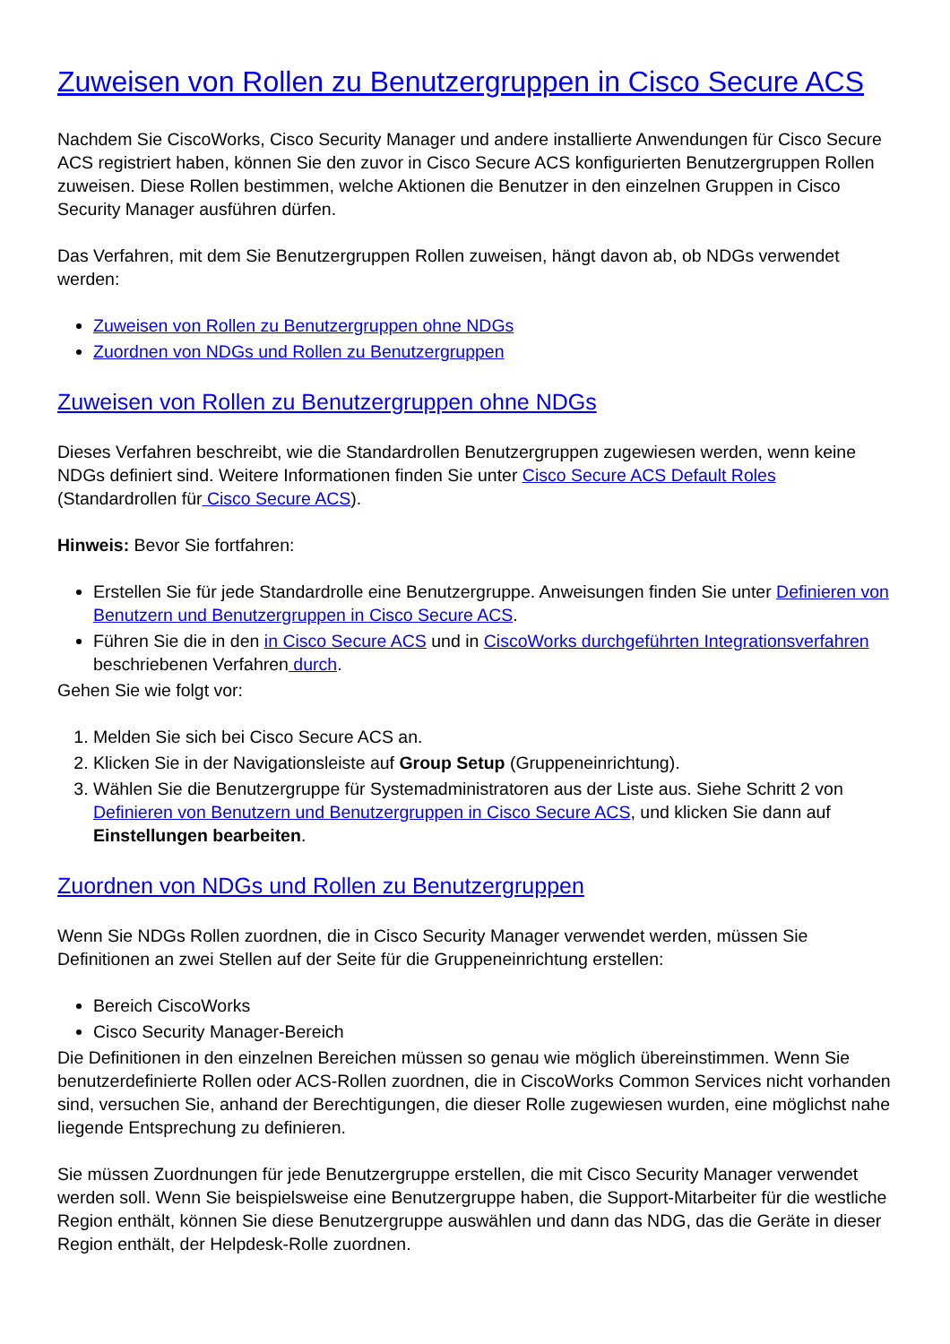Zuweisen von Rollen zu Benutzergruppen in Cisco Secure ACS
Nachdem Sie CiscoWorks, Cisco Security Manager und andere installierte Anwendungen für Cisco Secure ACS registriert haben, können Sie den zuvor in Cisco Secure ACS konfigurierten Benutzergruppen Rollen zuweisen. Diese Rollen bestimmen, welche Aktionen die Benutzer in den einzelnen Gruppen in Cisco Security Manager ausführen dürfen.
Das Verfahren, mit dem Sie Benutzergruppen Rollen zuweisen, hängt davon ab, ob NDGs verwendet werden:
Zuweisen von Rollen zu Benutzergruppen ohne NDGs
Zuordnen von NDGs und Rollen zu Benutzergruppen
Zuweisen von Rollen zu Benutzergruppen ohne NDGs
Dieses Verfahren beschreibt, wie die Standardrollen Benutzergruppen zugewiesen werden, wenn keine NDGs definiert sind. Weitere Informationen finden Sie unter Cisco Secure ACS Default Roles (Standardrollen für Cisco Secure ACS).
Hinweis: Bevor Sie fortfahren:
Erstellen Sie für jede Standardrolle eine Benutzergruppe. Anweisungen finden Sie unter Definieren von Benutzern und Benutzergruppen in Cisco Secure ACS.
Führen Sie die in den in Cisco Secure ACS und in CiscoWorks durchgeführten Integrationsverfahren beschriebenen Verfahren durch.
Gehen Sie wie folgt vor:
1. Melden Sie sich bei Cisco Secure ACS an.
2. Klicken Sie in der Navigationsleiste auf Group Setup (Gruppeneinrichtung).
3. Wählen Sie die Benutzergruppe für Systemadministratoren aus der Liste aus. Siehe Schritt 2 von Definieren von Benutzern und Benutzergruppen in Cisco Secure ACS, und klicken Sie dann auf Einstellungen bearbeiten.
Zuordnen von NDGs und Rollen zu Benutzergruppen
Wenn Sie NDGs Rollen zuordnen, die in Cisco Security Manager verwendet werden, müssen Sie Definitionen an zwei Stellen auf der Seite für die Gruppeneinrichtung erstellen:
Bereich CiscoWorks
Cisco Security Manager-Bereich
Die Definitionen in den einzelnen Bereichen müssen so genau wie möglich übereinstimmen. Wenn Sie benutzerdefinierte Rollen oder ACS-Rollen zuordnen, die in CiscoWorks Common Services nicht vorhanden sind, versuchen Sie, anhand der Berechtigungen, die dieser Rolle zugewiesen wurden, eine möglichst nahe liegende Entsprechung zu definieren.
Sie müssen Zuordnungen für jede Benutzergruppe erstellen, die mit Cisco Security Manager verwendet werden soll. Wenn Sie beispielsweise eine Benutzergruppe haben, die Support-Mitarbeiter für die westliche Region enthält, können Sie diese Benutzergruppe auswählen und dann das NDG, das die Geräte in dieser Region enthält, der Helpdesk-Rolle zuordnen.